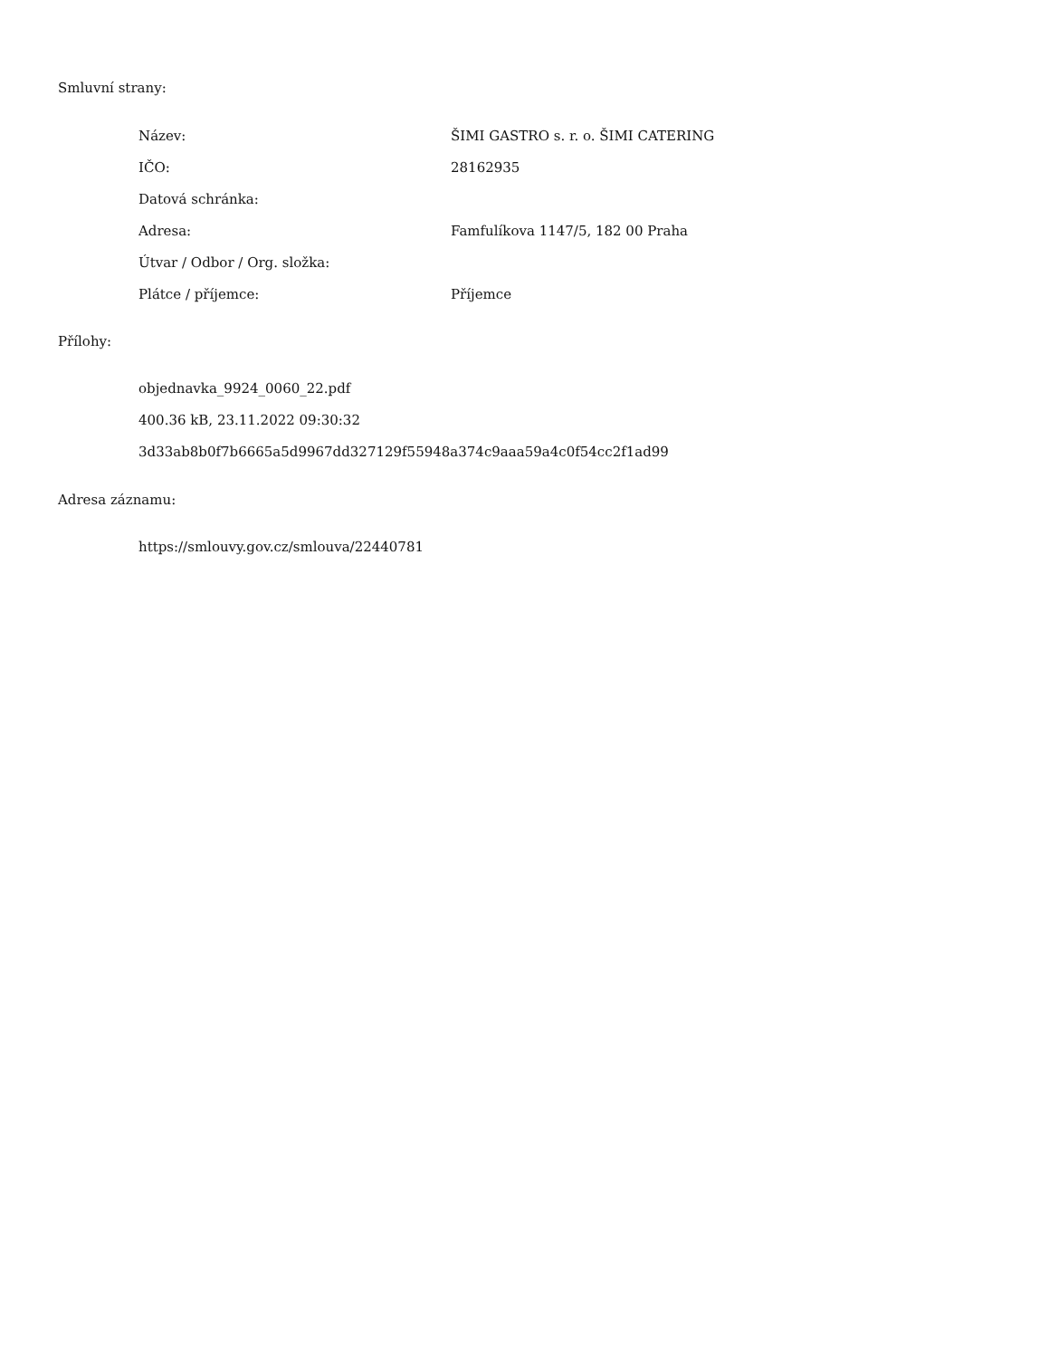Smluvní strany:
| Název: | ŠIMI GASTRO s. r. o. ŠIMI CATERING |
| IČO: | 28162935 |
| Datová schránka: | |
| Adresa: | Famfulíkova 1147/5, 182 00 Praha |
| Útvar / Odbor / Org. složka: | |
| Plátce / příjemce: | Příjemce |
Přílohy:
objednavka_9924_0060_22.pdf
400.36 kB, 23.11.2022 09:30:32
3d33ab8b0f7b6665a5d9967dd327129f55948a374c9aaa59a4c0f54cc2f1ad99
Adresa záznamu:
https://smlouvy.gov.cz/smlouva/22440781